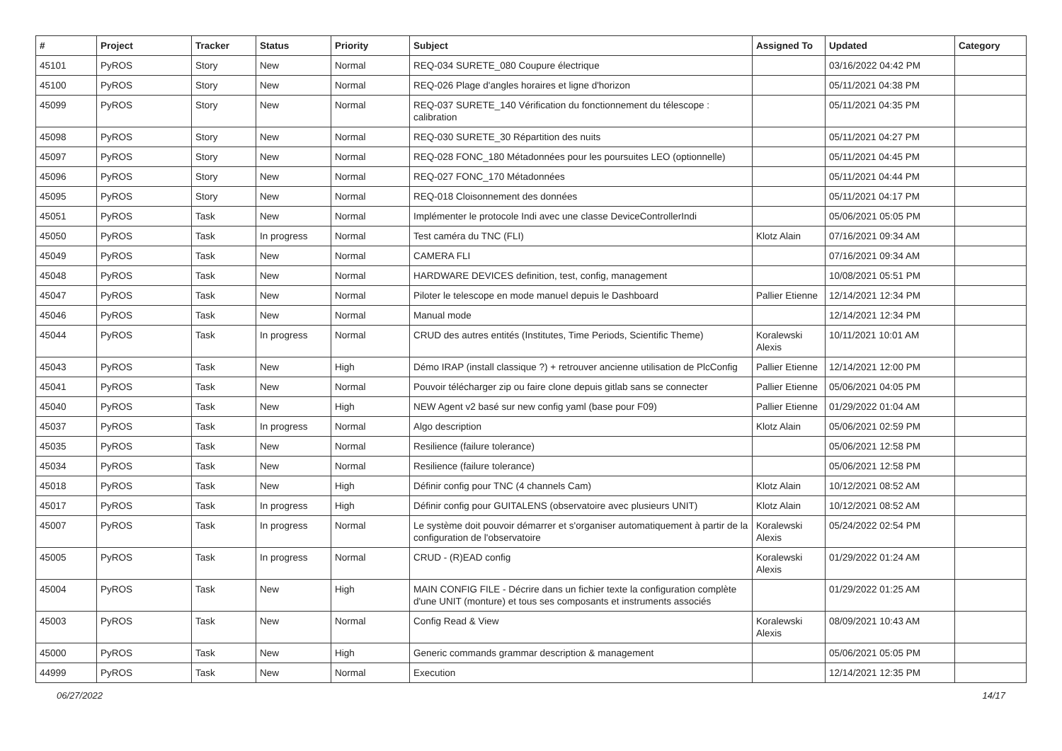| # | Project | Tracker | Status | Priority | Subject | Assigned To | Updated | Category |
| --- | --- | --- | --- | --- | --- | --- | --- | --- |
| 45101 | PyROS | Story | New | Normal | REQ-034 SURETE_080 Coupure électrique | | 03/16/2022 04:42 PM | |
| 45100 | PyROS | Story | New | Normal | REQ-026 Plage d'angles horaires et ligne d'horizon | | 05/11/2021 04:38 PM | |
| 45099 | PyROS | Story | New | Normal | REQ-037 SURETE_140 Vérification du fonctionnement du télescope : calibration | | 05/11/2021 04:35 PM | |
| 45098 | PyROS | Story | New | Normal | REQ-030 SURETE_30 Répartition des nuits | | 05/11/2021 04:27 PM | |
| 45097 | PyROS | Story | New | Normal | REQ-028 FONC_180 Métadonnées pour les poursuites LEO (optionnelle) | | 05/11/2021 04:45 PM | |
| 45096 | PyROS | Story | New | Normal | REQ-027 FONC_170 Métadonnées | | 05/11/2021 04:44 PM | |
| 45095 | PyROS | Story | New | Normal | REQ-018 Cloisonnement des données | | 05/11/2021 04:17 PM | |
| 45051 | PyROS | Task | New | Normal | Implémenter le protocole Indi avec une classe DeviceControllerIndi | | 05/06/2021 05:05 PM | |
| 45050 | PyROS | Task | In progress | Normal | Test caméra du TNC (FLI) | Klotz Alain | 07/16/2021 09:34 AM | |
| 45049 | PyROS | Task | New | Normal | CAMERA FLI | | 07/16/2021 09:34 AM | |
| 45048 | PyROS | Task | New | Normal | HARDWARE DEVICES definition, test, config, management | | 10/08/2021 05:51 PM | |
| 45047 | PyROS | Task | New | Normal | Piloter le telescope en mode manuel depuis le Dashboard | Pallier Etienne | 12/14/2021 12:34 PM | |
| 45046 | PyROS | Task | New | Normal | Manual mode | | 12/14/2021 12:34 PM | |
| 45044 | PyROS | Task | In progress | Normal | CRUD des autres entités (Institutes, Time Periods, Scientific Theme) | Koralewski Alexis | 10/11/2021 10:01 AM | |
| 45043 | PyROS | Task | New | High | Démo IRAP (install classique ?) + retrouver ancienne utilisation de PlcConfig | Pallier Etienne | 12/14/2021 12:00 PM | |
| 45041 | PyROS | Task | New | Normal | Pouvoir télécharger zip ou faire clone depuis gitlab sans se connecter | Pallier Etienne | 05/06/2021 04:05 PM | |
| 45040 | PyROS | Task | New | High | NEW Agent v2 basé sur new config yaml (base pour F09) | Pallier Etienne | 01/29/2022 01:04 AM | |
| 45037 | PyROS | Task | In progress | Normal | Algo description | Klotz Alain | 05/06/2021 02:59 PM | |
| 45035 | PyROS | Task | New | Normal | Resilience (failure tolerance) | | 05/06/2021 12:58 PM | |
| 45034 | PyROS | Task | New | Normal | Resilience (failure tolerance) | | 05/06/2021 12:58 PM | |
| 45018 | PyROS | Task | New | High | Définir config pour TNC (4 channels Cam) | Klotz Alain | 10/12/2021 08:52 AM | |
| 45017 | PyROS | Task | In progress | High | Définir config pour GUITALENS (observatoire avec plusieurs UNIT) | Klotz Alain | 10/12/2021 08:52 AM | |
| 45007 | PyROS | Task | In progress | Normal | Le système doit pouvoir démarrer et s'organiser automatiquement à partir de la configuration de l'observatoire | Koralewski Alexis | 05/24/2022 02:54 PM | |
| 45005 | PyROS | Task | In progress | Normal | CRUD - (R)EAD config | Koralewski Alexis | 01/29/2022 01:24 AM | |
| 45004 | PyROS | Task | New | High | MAIN CONFIG FILE - Décrire dans un fichier texte la configuration complète d'une UNIT (monture) et tous ses composants et instruments associés | | 01/29/2022 01:25 AM | |
| 45003 | PyROS | Task | New | Normal | Config Read & View | Koralewski Alexis | 08/09/2021 10:43 AM | |
| 45000 | PyROS | Task | New | High | Generic commands grammar description & management | | 05/06/2021 05:05 PM | |
| 44999 | PyROS | Task | New | Normal | Execution | | 12/14/2021 12:35 PM | |
06/27/2022 14/17